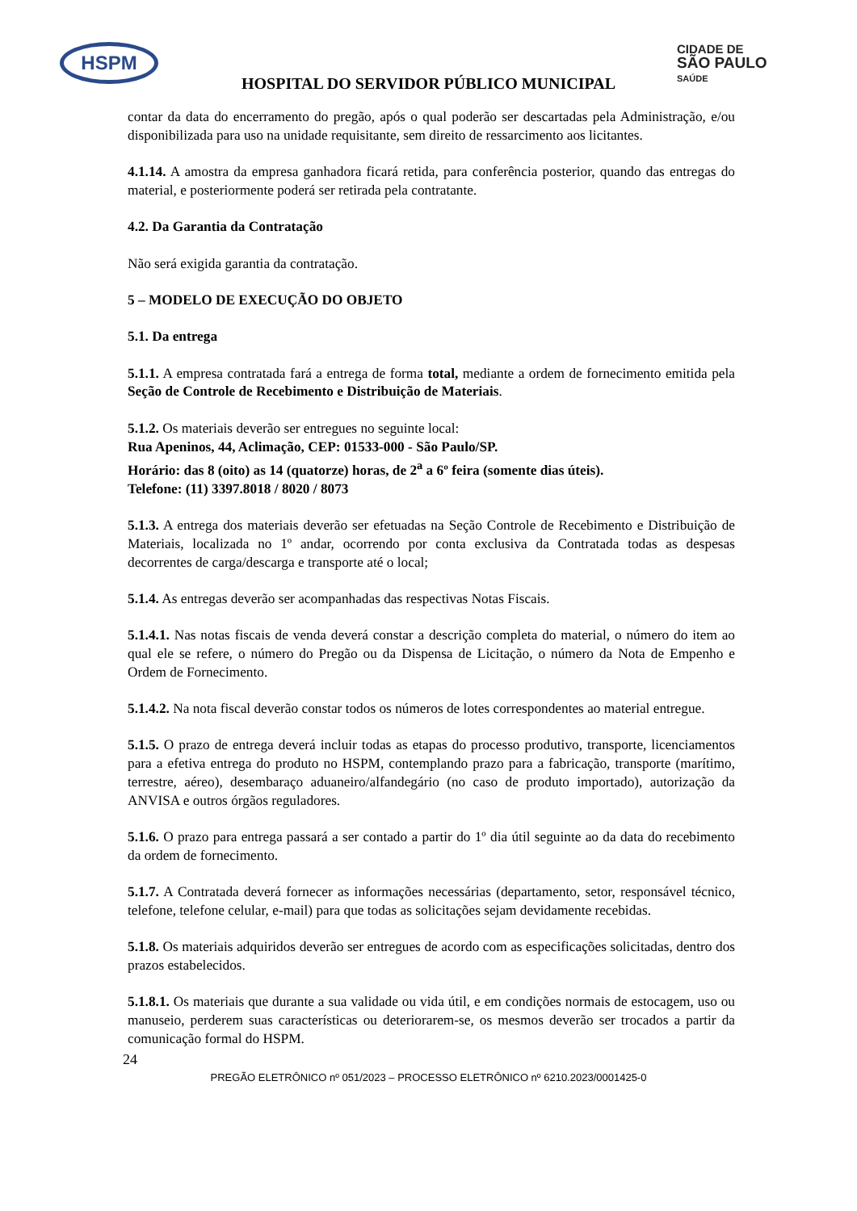HSPM
CIDADE DE
SÃO PAULO
SAÚDE
HOSPITAL DO SERVIDOR PÚBLICO MUNICIPAL
contar da data do encerramento do pregão, após o qual poderão ser descartadas pela Administração, e/ou disponibilizada para uso na unidade requisitante, sem direito de ressarcimento aos licitantes.
4.1.14. A amostra da empresa ganhadora ficará retida, para conferência posterior, quando das entregas do material, e posteriormente poderá ser retirada pela contratante.
4.2. Da Garantia da Contratação
Não será exigida garantia da contratação.
5 – MODELO DE EXECUÇÃO DO OBJETO
5.1. Da entrega
5.1.1. A empresa contratada fará a entrega de forma total, mediante a ordem de fornecimento emitida pela Seção de Controle de Recebimento e Distribuição de Materiais.
5.1.2. Os materiais deverão ser entregues no seguinte local:
Rua Apeninos, 44, Aclimação, CEP: 01533-000 - São Paulo/SP.
Horário: das 8 (oito) as 14 (quatorze) horas, de 2<sup>a</sup> a 6º feira (somente dias úteis).
Telefone: (11) 3397.8018 / 8020 / 8073
5.1.3. A entrega dos materiais deverão ser efetuadas na Seção Controle de Recebimento e Distribuição de Materiais, localizada no 1º andar, ocorrendo por conta exclusiva da Contratada todas as despesas decorrentes de carga/descarga e transporte até o local;
5.1.4. As entregas deverão ser acompanhadas das respectivas Notas Fiscais.
5.1.4.1. Nas notas fiscais de venda deverá constar a descrição completa do material, o número do item ao qual ele se refere, o número do Pregão ou da Dispensa de Licitação, o número da Nota de Empenho e Ordem de Fornecimento.
5.1.4.2. Na nota fiscal deverão constar todos os números de lotes correspondentes ao material entregue.
5.1.5. O prazo de entrega deverá incluir todas as etapas do processo produtivo, transporte, licenciamentos para a efetiva entrega do produto no HSPM, contemplando prazo para a fabricação, transporte (marítimo, terrestre, aéreo), desembaraço aduaneiro/alfandegário (no caso de produto importado), autorização da ANVISA e outros órgãos reguladores.
5.1.6. O prazo para entrega passará a ser contado a partir do 1º dia útil seguinte ao da data do recebimento da ordem de fornecimento.
5.1.7. A Contratada deverá fornecer as informações necessárias (departamento, setor, responsável técnico, telefone, telefone celular, e-mail) para que todas as solicitações sejam devidamente recebidas.
5.1.8. Os materiais adquiridos deverão ser entregues de acordo com as especificações solicitadas, dentro dos prazos estabelecidos.
5.1.8.1. Os materiais que durante a sua validade ou vida útil, e em condições normais de estocagem, uso ou manuseio, perderem suas características ou deteriorarem-se, os mesmos deverão ser trocados a partir da comunicação formal do HSPM.
24
PREGÃO ELETRÔNICO nº 051/2023 – PROCESSO ELETRÔNICO nº 6210.2023/0001425-0